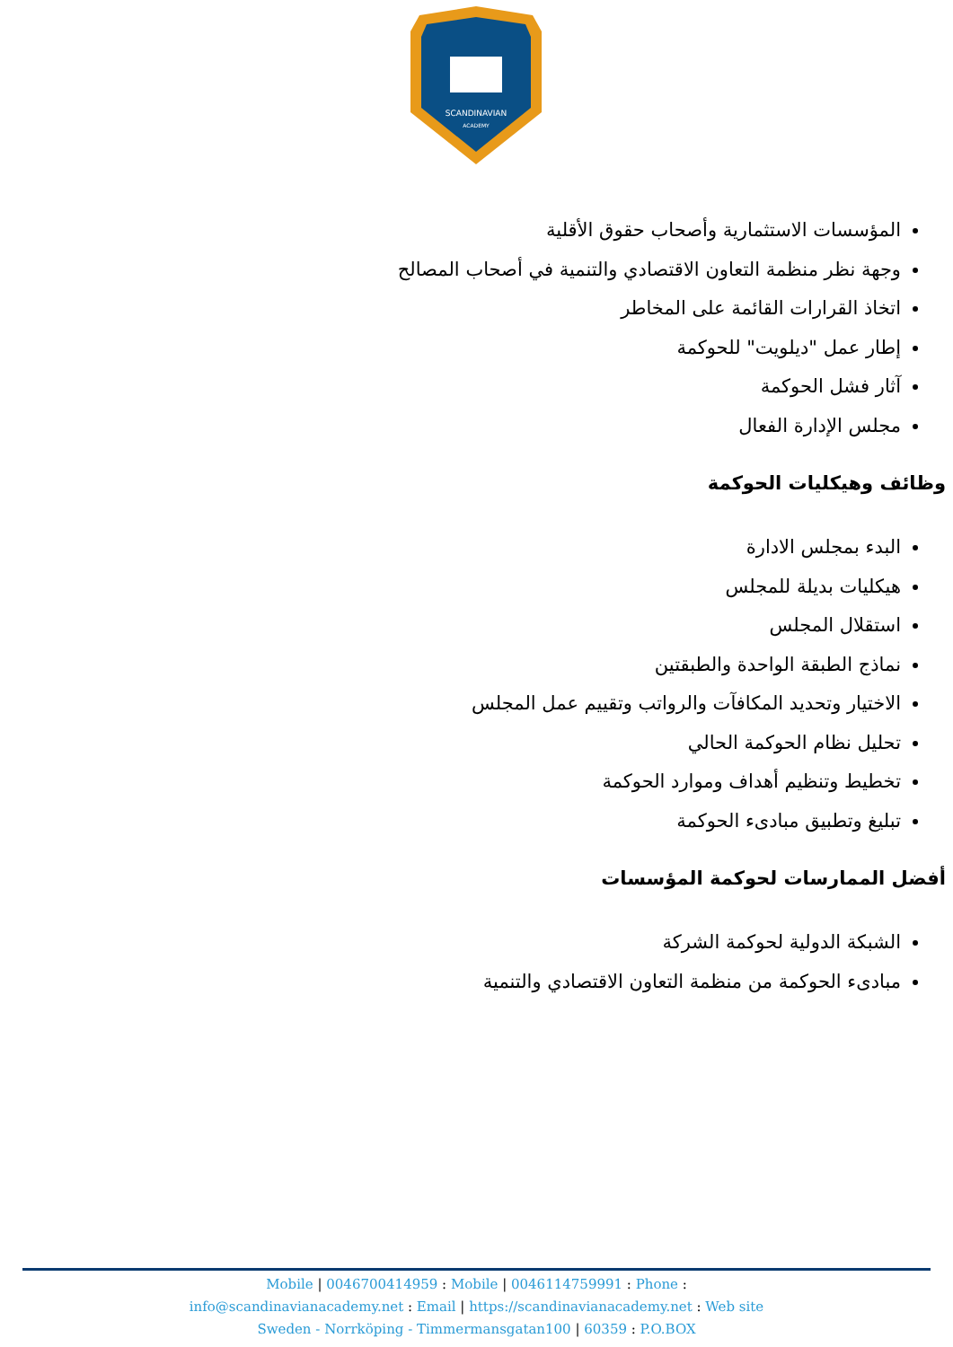SCANDINAVIAN
ACADEMY
المؤسسات الاستثمارية وأصحاب حقوق الأقلية
وجهة نظر منظمة التعاون الاقتصادي والتنمية في أصحاب المصالح
اتخاذ القرارات القائمة على المخاطر
إطار عمل "ديلويت" للحوكمة
آثار فشل الحوكمة
مجلس الإدارة الفعال
وظائف وهيكليات الحوكمة
البدء بمجلس الادارة
هيكليات بديلة للمجلس
استقلال المجلس
نماذج الطبقة الواحدة والطبقتين
الاختيار وتحديد المكافآت والرواتب وتقييم عمل المجلس
تحليل نظام الحوكمة الحالي
تخطيط وتنظيم أهداف وموارد الحوكمة
تبليغ وتطبيق مبادىء الحوكمة
أفضل الممارسات لحوكمة المؤسسات
الشبكة الدولية لحوكمة الشركة
مبادىء الحوكمة من منظمة التعاون الاقتصادي والتنمية
Mobile | 0046700414959 : Mobile | 0046114759991 : Phone :
info@scandinavianacademy.net : Email | https://scandinavianacademy.net : Web site
Sweden - Norrköping - Timmermansgatan100 | 60359 : P.O.BOX